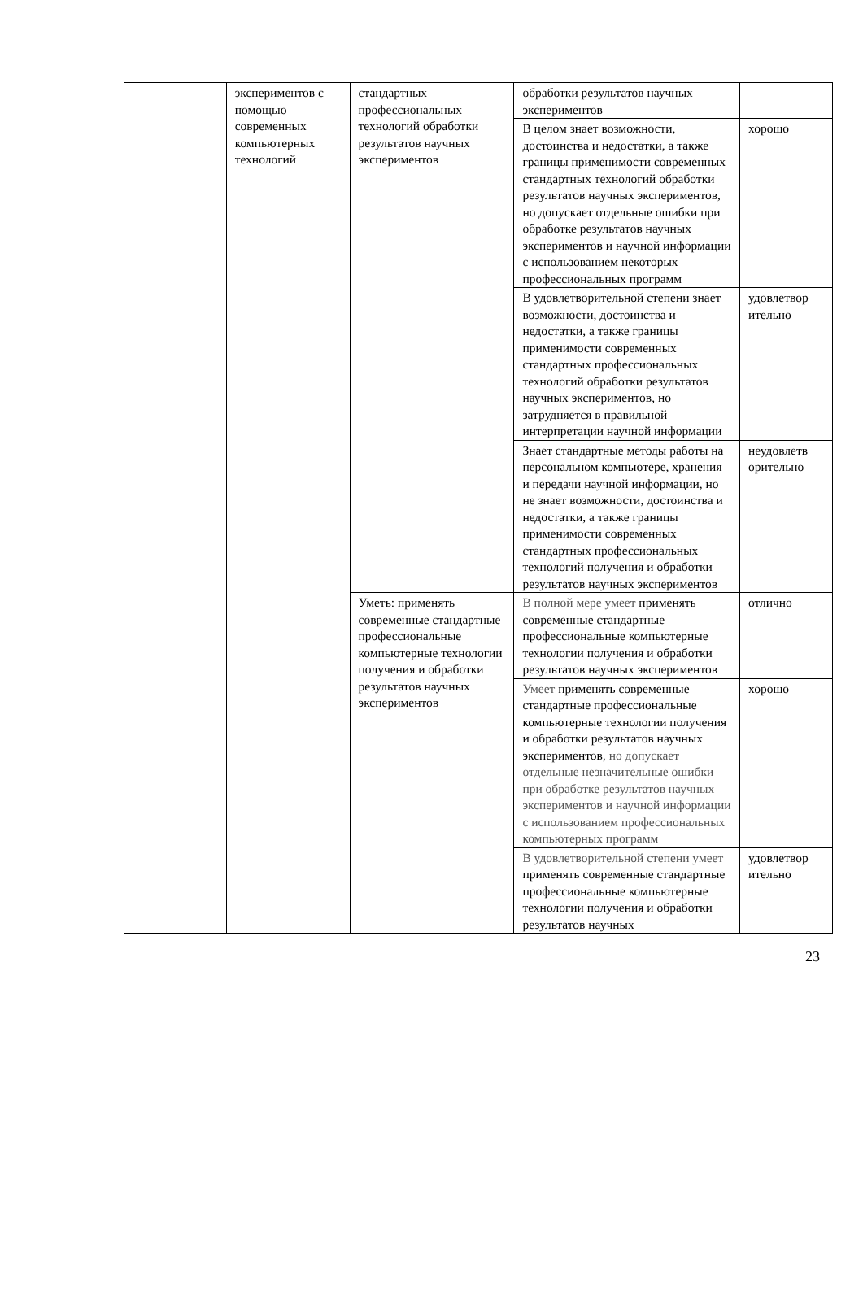| | экспериментов с помощью современных компьютерных технологий | стандартных профессиональных технологий обработки результатов научных экспериментов | обработки результатов научных экспериментов | |
| | | | В целом знает возможности, достоинства и недостатки, а также границы применимости современных стандартных технологий обработки результатов научных экспериментов, но допускает отдельные ошибки при обработке результатов научных экспериментов и научной информации с использованием некоторых профессиональных программ | хорошо |
| | | | В удовлетворительной степени знает возможности, достоинства и недостатки, а также границы применимости современных стандартных профессиональных технологий обработки результатов научных экспериментов, но затрудняется в правильной интерпретации научной информации | удовлетвор ительно |
| | | | Знает стандартные методы работы на персональном компьютере, хранения и передачи научной информации, но не знает возможности, достоинства и недостатки, а также границы применимости современных стандартных профессиональных технологий получения и обработки результатов научных экспериментов | неудовлетв орительно |
| | | Уметь: применять современные стандартные профессиональные компьютерные технологии получения и обработки результатов научных экспериментов | В полной мере умеет применять современные стандартные профессиональные компьютерные технологии получения и обработки результатов научных экспериментов | отлично |
| | | | Умеет применять современные стандартные профессиональные компьютерные технологии получения и обработки результатов научных экспериментов , но допускает отдельные незначительные ошибки при обработке результатов научных экспериментов и научной информации с использованием профессиональных компьютерных программ | хорошо |
| | | | В удовлетворительной степени умеет применять современные стандартные профессиональные компьютерные технологии получения и обработки результатов научных | удовлетвор ительно |
23